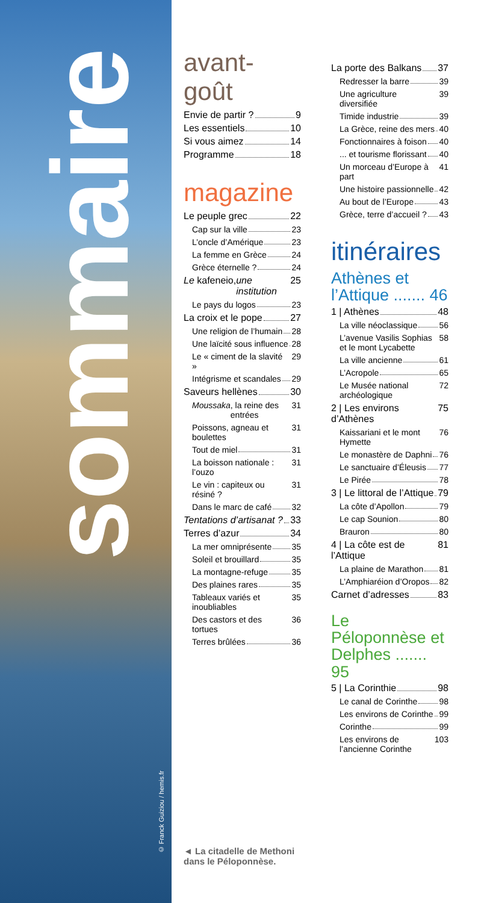sommaire
© Franck Guiziou / hemis.fr
avant-goût
Envie de partir ? 9
Les essentiels 10
Si vous aimez 14
Programme 18
magazine
Le peuple grec 22
Cap sur la ville 23
L’oncle d’Amérique 23
La femme en Grèce 24
Grèce éternelle ? 24
Le kafeneio, une institution 25
Le pays du logos 23
La croix et le pope 27
Une religion de l’humain 28
Une laïcité sous influence 28
Le « ciment de la slavité » 29
Intégrisme et scandales 29
Saveurs hellènes 30
Moussaka, la reine des entrées 31
Poissons, agneau et boulettes 31
Tout de miel 31
La boisson nationale : l’ouzo 31
Le vin : capiteux ou résiné ? 31
Dans le marc de café 32
Tentations d’artisanat ? 33
Terres d’azur 34
La mer omniprésente 35
Soleil et brouillard 35
La montagne-refuge 35
Des plaines rares 35
Tableaux variés et inoubliables 35
Des castors et des tortues 36
Terres brûlées 36
◄ La citadelle de Methoni
dans le Péloponnèse.
La porte des Balkans 37
Redresser la barre 39
Une agriculture diversifiée 39
Timide industrie 39
La Grèce, reine des mers 40
Fonctionnaires à foison 40
... et tourisme florissant 40
Un morceau d’Europe à part 41
Une histoire passionnelle 42
Au bout de l’Europe 43
Grèce, terre d’accueil ? 43
itinéraires
Athènes et l’Attique ....... 46
1 | Athènes 48
La ville néoclassique 56
L’avenue Vasilis Sophias et le mont Lycabette 58
La ville ancienne 61
L’Acropole 65
Le Musée national archéologique 72
2 | Les environs d’Athènes 75
Kaissariani et le mont Hymette 76
Le monastère de Daphni 76
Le sanctuaire d’Éleusis 77
Le Pirée 78
3 | Le littoral de l’Attique 79
La côte d’Apollon 79
Le cap Sounion 80
Brauron 80
4 | La côte est de l’Attique 81
La plaine de Marathon 81
L’Amphiaréion d’Oropos 82
Carnet d’adresses 83
Le Péloponnèse et Delphes ....... 95
5 | La Corinthie 98
Le canal de Corinthe 98
Les environs de Corinthe 99
Corinthe 99
Les environs de l’ancienne Corinthe 103